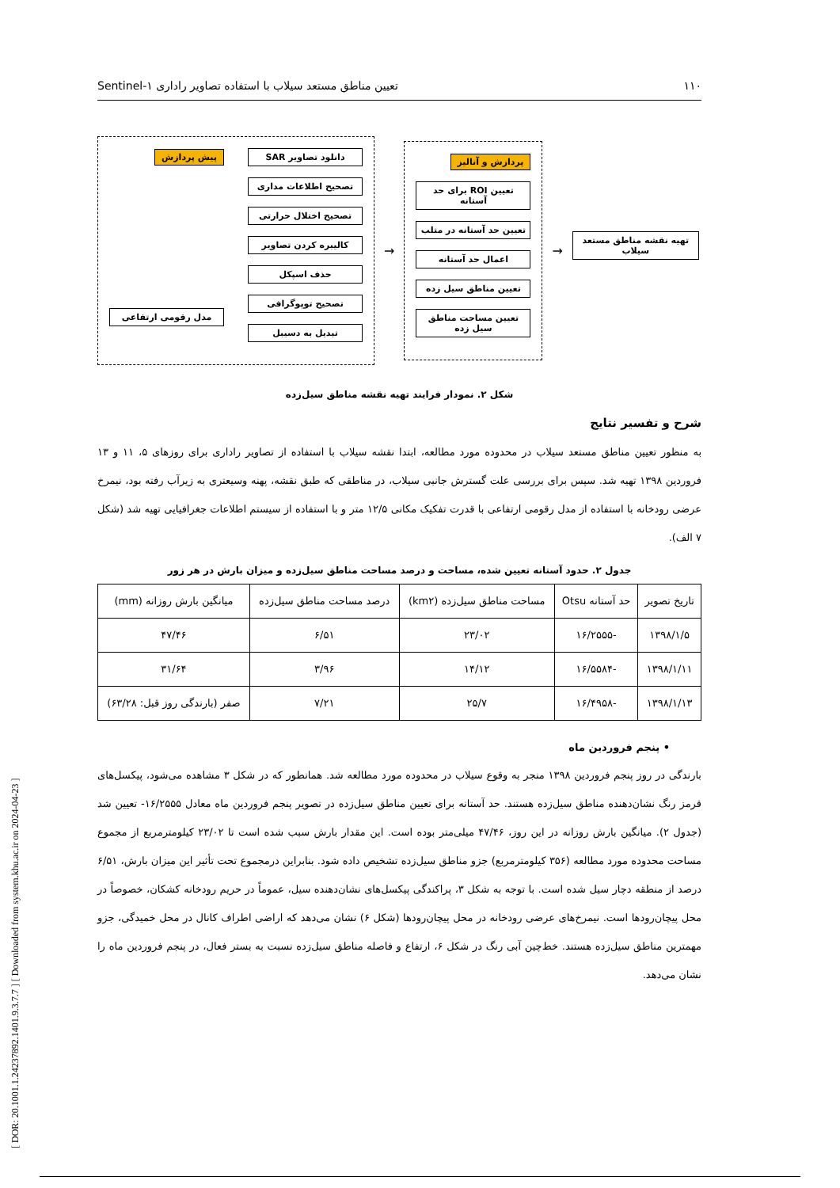[ DOR: 20.1001.1.24237892.1401.9.3.7.7 ] [ Downloaded from system.khu.ac.ir on 2024-04-23 ]
۱۱۰ تعیین مناطق مستعد سیلاب با استفاده تصاویر راداری Sentinel-۱
دانلود تصاویر SAR
تصحیح اطلاعات مداری
تصحیح اختلال حرارتی
کالیبره کردن تصاویر
حذف اسپکل
تصحیح توپوگرافی
تبدیل به دسیبل
پیش پردازش
مدل رقومی ارتفاعی
→
پردازش و آنالیز
تعیین ROI برای حد آستانه
تعیین حد آستانه در متلب
اعمال حد آستانه
تعیین مناطق سیل زده
تعیین مساحت مناطق سیل زده
→
تهیه نقشه مناطق مستعد سیلاب
شکل ۲. نمودار فرایند تهیه نقشه مناطق سیل‌زده
شرح و تفسیر نتایج
به منظور تعیین مناطق مستعد سیلاب در محدوده مورد مطالعه، ابتدا نقشه سیلاب با استفاده از تصاویر راداری برای روزهای ۵، ۱۱ و ۱۳ فروردین ۱۳۹۸ تهیه شد. سپس برای بررسی علت گسترش جانبی سیلاب، در مناطقی که طبق نقشه، پهنه وسیعتری به زیرآب رفته بود، نیمرخ عرضی رودخانه با استفاده از مدل رقومی ارتفاعی با قدرت تفکیک مکانی ۱۲/۵ متر و با استفاده از سیستم اطلاعات جغرافیایی تهیه شد (شکل ۷ الف).
جدول ۲. حدود آستانه تعیین شده، مساحت و درصد مساحت مناطق سیل‌زده و میزان بارش در هر زور
| تاریخ تصویر | حد آستانه Otsu | مساحت مناطق سیل‌زده (km۲) | درصد مساحت مناطق سیل‌زده | میانگین بارش روزانه (mm) |
| --- | --- | --- | --- | --- |
| ۱۳۹۸/۱/۵ | -۱۶/۲۵۵۵ | ۲۳/۰۲ | ۶/۵۱ | ۴۷/۴۶ |
| ۱۳۹۸/۱/۱۱ | -۱۶/۵۵۸۴ | ۱۴/۱۲ | ۳/۹۶ | ۳۱/۶۴ |
| ۱۳۹۸/۱/۱۳ | -۱۶/۴۹۵۸ | ۲۵/۷ | ۷/۲۱ | صفر (بارندگی روز قبل: ۶۳/۲۸) |
• پنجم فروردین ماه
بارندگی در روز پنجم فروردین ۱۳۹۸ منجر به وقوع سیلاب در محدوده مورد مطالعه شد. همانطور که در شکل ۳ مشاهده می‌شود، پیکسل‌های قرمز رنگ نشان‌دهنده مناطق سیل‌زده هستند. حد آستانه برای تعیین مناطق سیل‌زده در تصویر پنجم فروردین ماه معادل ۱۶/۲۵۵۵- تعیین شد (جدول ۲). میانگین بارش روزانه در این روز، ۴۷/۴۶ میلی‌متر بوده است. این مقدار بارش سبب شده است تا ۲۳/۰۲ کیلومترمربع از مجموع مساحت محدوده مورد مطالعه (۳۵۶ کیلومترمربع) جزو مناطق سیل‌زده تشخیص داده شود. بنابراین درمجموع تحت تأثیر این میزان بارش، ۶/۵۱ درصد از منطقه دچار سیل شده است. با توجه به شکل ۳، پراکندگی پیکسل‌های نشان‌دهنده سیل، عموماً در حریم رودخانه کشکان، خصوصاً در محل پیچان‌رودها است. نیمرخ‌های عرضی رودخانه در محل پیچان‌رودها (شکل ۶) نشان می‌دهد که اراضی اطراف کانال در محل خمیدگی، جزو مهمترین مناطق سیل‌زده هستند. خط‌چین آبی رنگ در شکل ۶، ارتفاع و فاصله مناطق سیل‌زده نسبت به بستر فعال، در پنجم فروردین ماه را نشان می‌دهد.